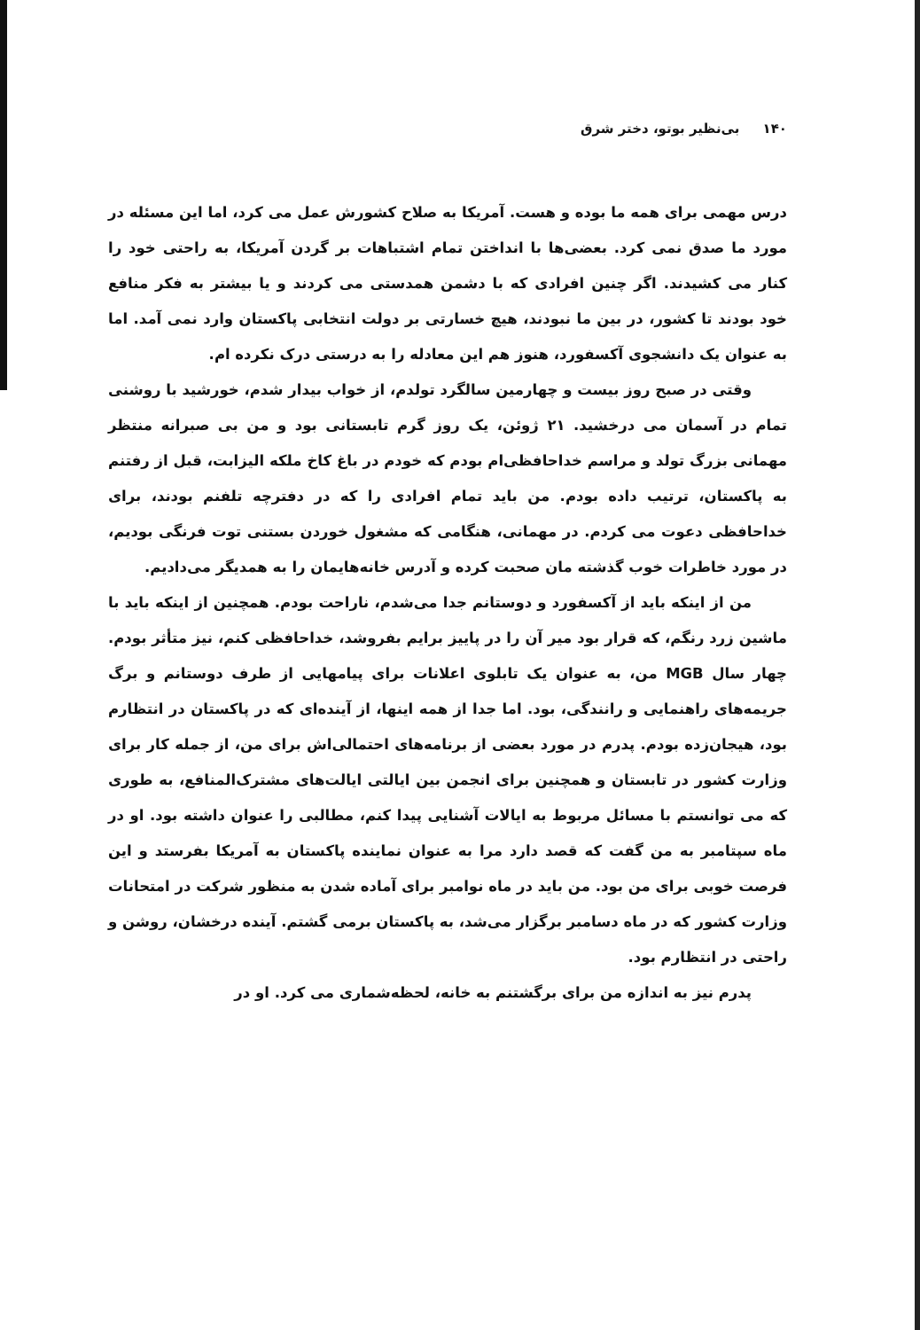۱۴۰ بی‌نظیر بوتو، دختر شرق
درس مهمی برای همه ما بوده و هست. آمریکا به صلاح کشورش عمل می کرد، اما این مسئله در مورد ما صدق نمی کرد. بعضی‌ها با انداختن تمام اشتباهات بر گردن آمریکا، به راحتی خود را کنار می کشیدند. اگر چنین افرادی که با دشمن همدستی می کردند و یا بیشتر به فکر منافع خود بودند تا کشور، در بین ما نبودند، هیچ خسارتی بر دولت انتخابی پاکستان وارد نمی آمد. اما به عنوان یک دانشجوی آکسفورد، هنوز هم این معادله را به درستی درک نکرده ام.
وقتی در صبح روز بیست و چهارمین سالگرد تولدم، از خواب بیدار شدم، خورشید با روشنی تمام در آسمان می درخشید. ۲۱ ژوئن، یک روز گرم تابستانی بود و من بی صبرانه منتظر مهمانی بزرگ تولد و مراسم خداحافظی‌ام بودم که خودم در باغ کاخ ملکه الیزابت، قبل از رفتنم به پاکستان، ترتیب داده بودم. من باید تمام افرادی را که در دفترچه تلفنم بودند، برای خداحافظی دعوت می کردم. در مهمانی، هنگامی که مشغول خوردن بستنی توت فرنگی بودیم، در مورد خاطرات خوب گذشته مان صحبت کرده و آدرس خانه‌هایمان را به همدیگر می‌دادیم.
من از اینکه باید از آکسفورد و دوستانم جدا می‌شدم، ناراحت بودم. همچنین از اینکه باید با ماشین زرد رنگم، که قرار بود میر آن را در پاییز برایم بفروشد، خداحافظی کنم، نیز متأثر بودم. چهار سال MGB من، به عنوان یک تابلوی اعلانات برای پیامهایی از طرف دوستانم و برگ جریمه‌های راهنمایی و رانندگی، بود. اما جدا از همه اینها، از آینده‌ای که در پاکستان در انتظارم بود، هیجان‌زده بودم. پدرم در مورد بعضی از برنامه‌های احتمالی‌اش برای من، از جمله کار برای وزارت کشور در تابستان و همچنین برای انجمن بین ایالتی ایالت‌های مشترک‌المنافع، به طوری که می توانستم با مسائل مربوط به ایالات آشنایی پیدا کنم، مطالبی را عنوان داشته بود. او در ماه سپتامبر به من گفت که قصد دارد مرا به عنوان نماینده پاکستان به آمریکا بفرستد و این فرصت خوبی برای من بود. من باید در ماه نوامبر برای آماده شدن به منظور شرکت در امتحانات وزارت کشور که در ماه دسامبر برگزار می‌شد، به پاکستان برمی گشتم. آینده درخشان، روشن و راحتی در انتظارم بود.
پدرم نیز به اندازه من برای برگشتنم به خانه، لحظه‌شماری می کرد. او در